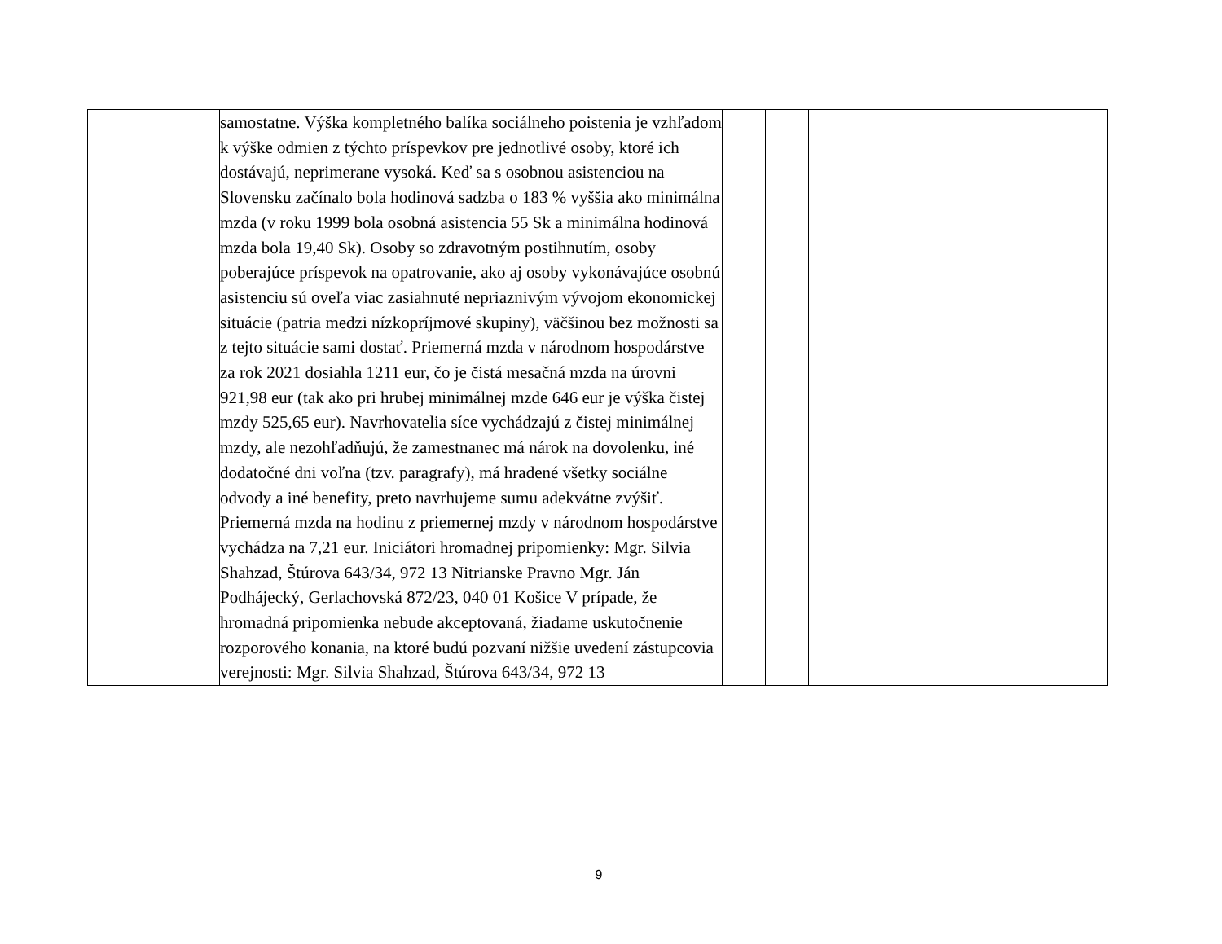| | samostatne. Výška kompletného balíka sociálneho poistenia je vzhľadom k výške odmien z týchto príspevkov pre jednotlivé osoby, ktoré ich dostávajú, neprimerane vysoká. Keď sa s osobnou asistenciou na Slovensku začínalo bola hodinová sadzba o 183 % vyššia ako minimálna mzda (v roku 1999 bola osobná asistencia 55 Sk a minimálna hodinová mzda bola 19,40 Sk). Osoby so zdravotným postihnutím, osoby poberajúce príspevok na opatrovanie, ako aj osoby vykonávajúce osobnú asistenciu sú oveľa viac zasiahnuté nepriaznivým vývojom ekonomickej situácie (patria medzi nízkopríjmové skupiny), väčšinou bez možnosti sa z tejto situácie sami dostať. Priemerná mzda v národnom hospodárstve za rok 2021 dosiahla 1211 eur, čo je čistá mesačná mzda na úrovni 921,98 eur (tak ako pri hrubej minimálnej mzde 646 eur je výška čistej mzdy 525,65 eur). Navrhovatelia síce vychádzajú z čistej minimálnej mzdy, ale nezohľadňujú, že zamestnanec má nárok na dovolenku, iné dodatočné dni voľna (tzv. paragrafy), má hradené všetky sociálne odvody a iné benefity, preto navrhujeme sumu adekvátne zvýšiť. Priemerná mzda na hodinu z priemernej mzdy v národnom hospodárstve vychádza na 7,21 eur. Iniciátori hromadnej pripomienky: Mgr. Silvia Shahzad, Štúrova 643/34, 972 13 Nitrianske Pravno Mgr. Ján Podhájecký, Gerlachovská 872/23, 040 01 Košice V prípade, že hromadná pripomienka nebude akceptovaná, žiadame uskutočnenie rozporového konania, na ktoré budú pozvaní nižšie uvedení zástupcovia verejnosti: Mgr. Silvia Shahzad, Štúrova 643/34, 972 13 | | | |
9